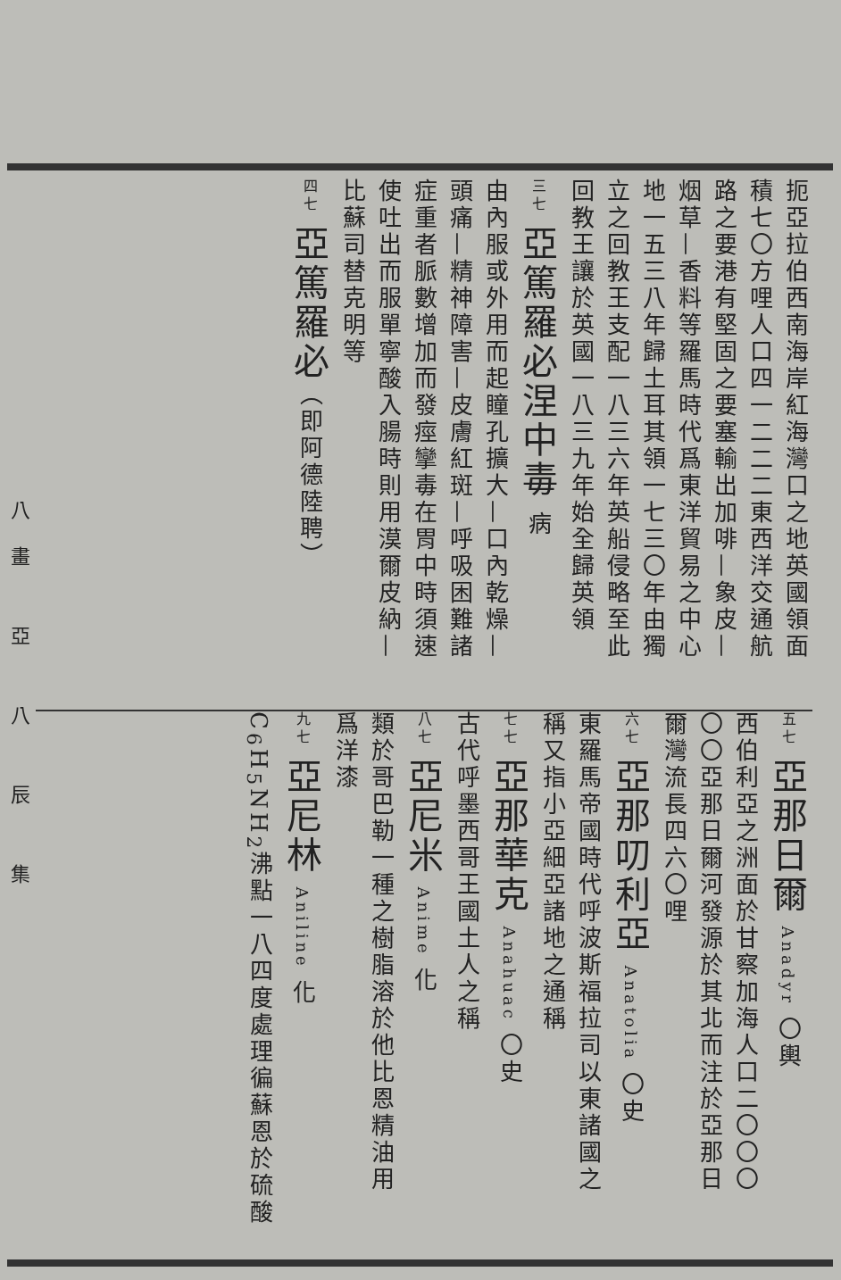扼亞拉伯西南海岸紅海灣口之地英國領面
積七〇方哩人口四一二二二東西洋交通航
路之要港有堅固之要塞輸出加啡—象皮—
烟草—香料等羅馬時代爲東洋貿易之中心
地一五三八年歸土耳其領一七三〇年由獨
立之回教王支配一八三六年英船侵略至此
回教王讓於英國一八三九年始全歸英領
三七 亞篤羅必涅中毒 病
由內服或外用而起瞳孔擴大—口內乾燥—
頭痛—精神障害—皮膚紅斑—呼吸困難諸
症重者脈數增加而發痙攣毒在胃中時須速
使吐出而服單寧酸入腸時則用漠爾皮納—
比蘇司替克明等
四七 亞篤羅必（即阿德陸聘）
五七 亞那日爾 Anadyr 〇輿
西伯利亞之洲面於甘察加海人口二〇〇〇
〇〇亞那日爾河發源於其北而注於亞那日
爾灣流長四六〇哩
六七 亞那叨利亞 Anatolia 〇史
東羅馬帝國時代呼波斯福拉司以東諸國之
稱又指小亞細亞諸地之通稱
七七 亞那華克 Anahuac 〇史
古代呼墨西哥王國土人之稱
八七 亞尼米 Anime 化
類於哥巴勒一種之樹脂溶於他比恩精油用
爲洋漆
九七 亞尼林 Aniline 化
C<sub>6</sub>H<sub>5</sub>NH<sub>2</sub>沸點一八四度處理徧蘇恩於硫酸
八畫 亞 八 辰 集